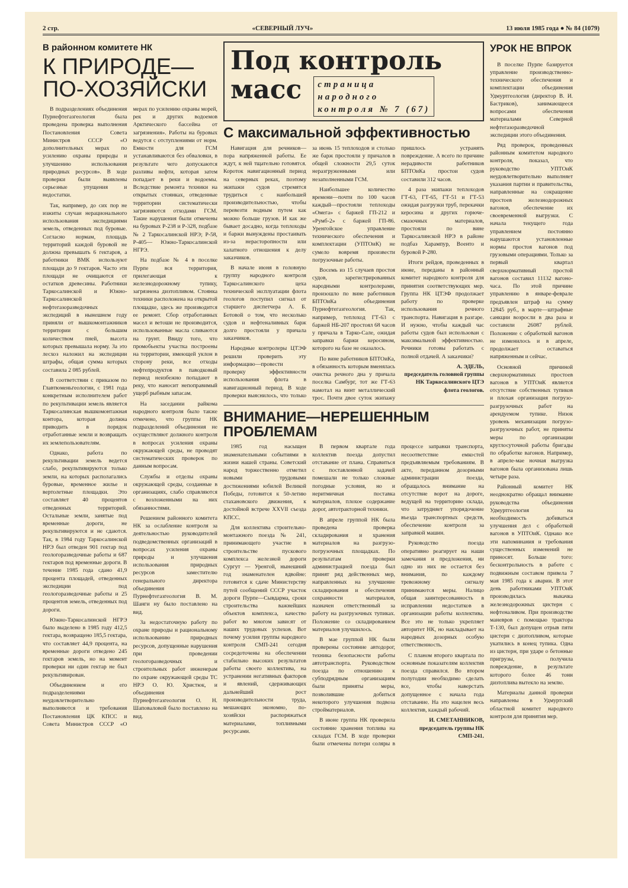2 стр. «СЕВЕРНЫЙ ЛУЧ» 13 июля 1985 года ● № 84 (1079)
В районном комитете НК
К ПРИРОДЕ— ПО-ХОЗЯЙСКИ
В подразделениях объединения Пурнефтегазгеология была проведена проверка выполнения Постановления Совета Министров СССР «О дополнительных мерах по усилению охраны природы и улучшению использования природных ресурсов». В ходе проверки были выявлены серьезные упущения и недостатки.
Так, например, до сих пор не изжиты случаи нерационального использования экспедициями земель, отведенных под буровые. Согласно нормам, площадь территорий каждой буровой не должна превышать 6 гектаров, а работники ВМК используют площади до 9 гектаров. Часто эти площади не очищаются от остатков древесины. Работники Таркосалинской и Южно-Таркосалинской нефтегазоразведочных экспедиций в нынешнем году приняли от вышкомонтажников территории с большим количеством пней, высота которых превышала норму. За это лесхоз наложил на экспедиции штрафы, общая сумма которых составила 2 085 рублей.
В соответствии с приказом по Главтюменьгеологии, с 1981 года конкретным исполнителем работ по рекультивации земель является Таркосалинская вышкомонтажная контора, которая должна приводить в порядок отработанные земли и возвращать их землепользователям.
Однако, работа по рекультивации земель ведется слабо, рекультивируются только земли, на которых располагались буровые, временное жилье и вертолетные площадки. Это составляет 40 процентов отведенных территорий. Остальные земли, занятые под временные дороги, не рекультивируются и не сдаются. Так, в 1984 году Таркосалинской НРЭ был отведен 901 гектар под геологоразведочные работы и 687 гектаров под временные дороги. В течение 1985 года сдано 41,9 процента площадей, отведенных экспедиции под геологоразведочные работы и 25 процентов земель, отведенных под дороги.
Южно-Таркосалинской НГРЭ было выделено в 1985 году 412,5 гектара, возвращено 185,5 гектара, что составляет 44,9 процента, на временные дороги отведено 245 гектаров земель, но на момент проверки ни один гектар не был рекультивирован.
Объединением и его подразделениями неудовлетворительно выполняются и требования Постановления ЦК КПСС и Совета Министров СССР «О мерах по усилению охраны морей, рек и других водоемов Арктического бассейна от загрязнения». Работы на буровых ведутся с отступлениями от норм. Емкости для ГСМ устанавливаются без обваловки, в результате чего допускаются разливы нефти, которая затем попадает в реки и водоемы. Вследствие ремонта техники на открытых стоянках, отведенные территории систематически загрязняются отходами ГСМ. Такие нарушения были отмечены на буровых Р-238 и Р-328, подбазе № 2 Таркосалинской НРЭ; Р-58, Р-405— Южно-Таркосалинской НГРЭ.
На подбазе № 4 в поселке Пурпе вся территория, прилегающая к железнодорожному тупику, загрязнена дизтопливом. Стоянка техники расположена на открытой площадке, здесь же производится ее ремонт. Сбор отработанных масел и ветоши не производится, использованные масла сливаются на грунт. Ввиду того, что промобьекты участка построены на территории, имеющей уклон в сторону реки, все отходы нефтепродуктов в паводковый период неизбежно попадают в реку, что наносит непоправимый ущерб рыбным запасам.
На заседании райкома народного контроля было также отмечено, что группы НК подразделений объединения не осуществляют должного контроля в вопросах усиления охраны окружающей среды, не проводят систематических проверок по данным вопросам.
Службы и отделы охраны окружающей среды, созданные в организациях, слабо справляются с возложенными на них обязанностями.
Решением районного комитета НК за ослабление контроля за деятельностью руководителей подведомственных организаций в вопросах усиления охраны природы и улучшения использования природных ресурсов заместителю генерального директора объединения Пурнефтегазгеология В. М. Шанги ну было поставлено на вид.
За недостаточную работу по охране природы и рациональному использованию природных ресурсов, допущенные нарушения при проведении геологоразведочных и строительных работ инженерам по охране окружающей среды ТС НРЭ О. Ю. Христюк, и объединения Пурнефтегазгеология О. Н. Шаповаловой было поставлено на вид.
Под контроль
масс
страница
народного
контроля № 7 (67)
С максимальной эффективностью
Навигация для речников—пора напряженной работы. Ее ждут, к ней тщательно готовятся. Короток навигационный период на северных реках, поэтому экипажи судов стремятся трудиться с наибольшей производительностью, чтобы перевезти водным путем как можно больше грузов. И как же бывает досадно, когда теплоходы и баржи вынуждены простаивать из-за нерасторопности или халатного отношения к делу заказчиков.
В начале июня в головную группу народного контроля Таркосалинского цеха технической эксплуатации флота геологов поступил сигнал от старшего диспетчера А. Б. Ботовой о том, что несколько судов и нефтеналивных барж долго простояли у причала заказчиков.
Народные контролеры ЦТЭФ решили проверить эту информацию—провести проверку эффективности использования флота в навигационный период. В ходе проверки выяснилось, что только за июнь 15 теплоходов и столько же барж простояли у причалов в общей сложности 29,5 суток неразгруженными или незаполненными ГСМ.
Наибольшее количество времени—почти по 100 часов каждый—простояли теплоходы «Омега» с баржей ГП-212 и «Румб-2» с баржей ГП-86. Уренгойское управление технического обеспечения и комплектации (УПТОиК) не сумело вовремя произвести погрузочные работы.
Восемь из 15 случаев простоя судов, зарегистрированных народными контролерами, произошло по вине работников БПТОиКа объединения Пурнефтегазгеология. Так, например, теплоход ГТ-63 с баржей НБ-207 простоял 68 часов у причала в Тарко-Сале, ожидая заправки баржи керосином, которого на базе не оказалось.
По вине работников БПТОиКа, в обязанность которым вменялась очистка речного дна у причала поселка Самбург, тот же ГТ-63 намотал на винт металлический трос. Почти двое суток экипажу пришлось устранять повреждение. А всего по причине нерадивости работников БПТОиКа простои судов составили 312 часов.
4 раза экипажи теплоходов ГТ-63, ГТ-65, ГТ-51 и ГТ-53 ожидая разгрузки труб, перекачки керосина и других горюче-смазочных материалов, простояли по вине Таркосалинской НРЭ в районе подбаз Харампур, Военто и буровой Р-280.
Итоги рейдов, проведенных в июне, переданы в районный комитет народного контроля для принятия соответствующих мер. Группа НК ЦТЭФ продолжает работу по проверке использования речного транспорта. Навигация в разгаре. И нужно, чтобы каждый час работы судов был использован с максимальной эффективностью. Речники готовы работать с полной отдачей. А заказчики?
А. ЭДЕЛЬ,
председатель головной группы НК Таркосалинского ЦТЭ флота геологов.
ВНИМАНИЕ—НЕРЕШЕННЫМ ПРОБЛЕМАМ
1985 год насыщен знаменательными событиями в жизни нашей страны. Советский народ торжественно отметил новыми трудовыми достижениями юбилей Великой Победы, готовится к 50-летию стахановского движения, к достойной встрече XXVII съезда КПСС.
Для коллектива строительно-монтажного поезда № 241, принимающего участие в строительстве пускового комплекса железной дороги Сургут — Уренгой, нынешний год знаменателен вдвойне: готовится к сдаче Министерству путей сообщений СССР участок дороги Пурпе—Сывдарма, сроки строительства важнейших объектов комплекса, качество работ во многом зависят от наших трудовых успехов. Вот почему усилия группы народного контроля СМП-241 сегодня сосредоточены на обеспечении стабильно высоких результатов работы своего коллектива, на устранении негативных факторов и явлений, сдерживающих дальнейший рост производительности труда, мешающих экономно, по-хозяйски распоряжаться материалами, топливными ресурсами.
В первом квартале года коллектив поезда допустил отставание от плана. Справиться с поставленной задачей помешали не только сложные погодные условия, но и неритмичная поставка материалов, плохое содержание дорог, автотракторной техники.
В апреле группой НК была проведена проверка складирования и хранения материалов на разгрузо-погрузочных площадках. По результатам проверки администрацией поезда был принят ряд действенных мер, направленных на улучшение складирования и обеспечения сохранности материалов, назначен ответственный за работу на разгрузочных тупиках. Положение со складированием материалов улучшилось.
В мае группой НК были проверены состояние автодорог, техника безопасности работы автотранспорта. Руководством поезда по отношению к субподрядным организациям были приняты меры, позволившие добиться некоторого улучшения подвоза стройматериалов.
В июне группа НК проверила состояние хранения топлива на складах ГСМ. В ходе проверки были отмечены потери соляры в процессе заправки транспорта, несоответствие емкостей предъявляемым требованиям. В акте, переданном дозорными администрации поезда, обращалось внимание на отсутствие ворот на дороге, ведущей на территорию склада, что затрудняет упорядочение въезда транспортных средств, обеспечение контроля за заправкой машин.
Руководство поезда оперативно реагирует на наши замечания и предложения, ни одно из них не остается без внимания, по каждому тревожному сигналу принимаются меры. Налицо общая заинтересованность в исправлении недостатков в организации работы коллектива. Все это не только укрепляет авторитет НК, но накладывает на народных дозорных особую ответственность.
С планом второго квартала по основным показателям коллектив поезда справился. Во втором полугодии необходимо сделать все, чтобы наверстать допущенное с начала года отставание. На это нацелен весь коллектив, каждый рабочий.
И. СМЕТАННИКОВ,
председатель группы НК СМП-241.
УРОК НЕ ВПРОК
В поселке Пурпе базируется управление производственно-технического обеспечения и комплектации объединения Удмуртгеология (директор В. И. Бастриков), занимающееся вопросами обеспечения материалами Северной нефтегазоразведочной экспедиции этого объединения.
Ряд проверок, проведенных районным комитетом народного контроля, показал, что руководство УПТОиК неудовлетворительно выполняет указания партии и правительства, направленные на сокращение простоев железнодорожных вагонов, обеспечение их своевременной выгрузки. С начала текущего года управлением постоянно нарушаются установленные нормы простоя вагонов под грузовыми операциями. Только за первый квартал сверхнормативный простой вагонов составил 11132 вагоно-часа. По этой причине управлению в январе-феврале предъявлен штраф на сумму 12845 руб., в марте—штрафные санкции возросли в два раза и составили 26087 рублей. Положение с обработкой вагонов не изменилось и в апреле, продолжает оставаться напряженным и сейчас.
Основной причиной сверхнормативных простоев вагонов в УПТОиК является отсутствие собственных тупиков и плохая организация погрузо-разгрузочных работ на арендуемом тупике. Низок уровень механизации погрузо-разгрузочных работ, не приняты меры по организации круглосуточной работы бригады по обработке вагонов. Например, в апреле-мае ночная выгрузка вагонов была организована лишь четыре раза.
Районный комитет НК неоднократно обращал внимание руководства объединения Удмуртгеология на необходимость добиваться улучшения дел с обработкой вагонов в УПТОиК. Однако все эти напоминания и требования существенных изменений не приносят. Больше того: бесконтрольность в работе с подвижным составом привела 7 мая 1985 года к аварии. В этот день работниками УПТОиК производилась выкачка железнодорожных цистерн с нефтеналивом. При производстве маневров с помощью трактора Т-130, был допущен отрыв пяти цистерн с дизтопливом, которые укатились в конец тупика. Одна из цистерн, при ударе о бетонные пригрузы, получила повреждение, в результате которого более 46 тонн дизтоплива вытекло на землю.
Материалы данной проверки направлены в Удмуртский областной комитет народного контроля для принятия мер.